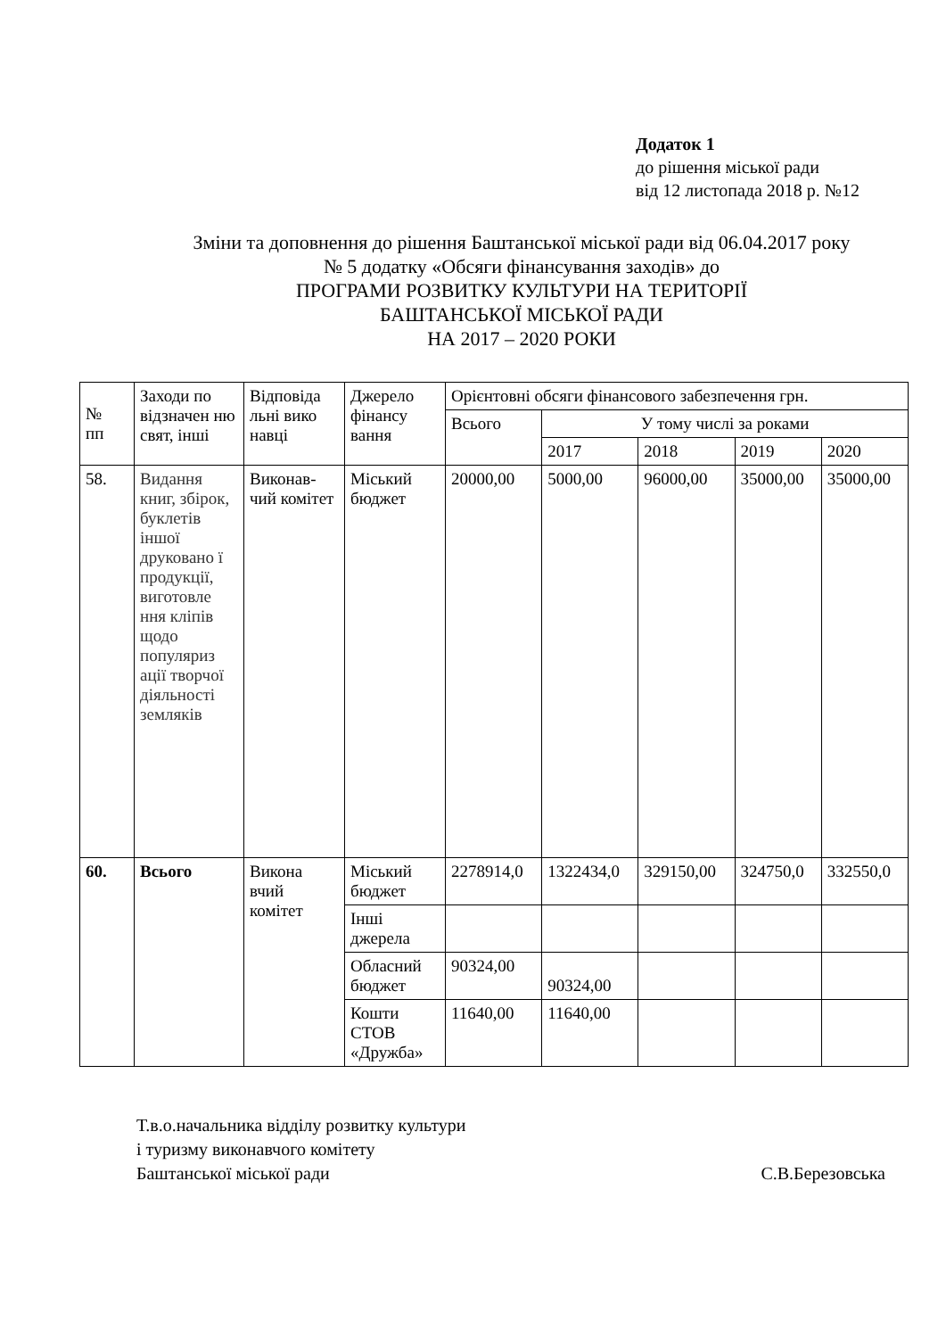Додаток 1
до рішення міської ради
від 12 листопада 2018 р. №12
Зміни та доповнення до рішення Баштанської міської ради від 06.04.2017 року
№ 5 додатку «Обсяги фінансування заходів» до
ПРОГРАМИ РОЗВИТКУ КУЛЬТУРИ НА ТЕРИТОРІЇ
БАШТАНСЬКОЇ МІСЬКОЇ РАДИ
НА 2017 – 2020 РОКИ
| № пп | Заходи по відзначен ню свят, інші | Відповіда льні вико навці | Джерело фінансу вання | Орієнтовні обсяги фінансового забезпечення грн. | | | | |
| --- | --- | --- | --- | --- | --- | --- | --- | --- |
| | | | | Всього | У тому числі за роками | | | |
| | | | | | 2017 | 2018 | 2019 | 2020 |
| 58. | Видання книг, збірок, буклетів іншої друковано ї продукції, виготовле ння кліпів щодо популяриз ації творчої діяльності земляків | Виконав-чий комітет | Міський бюджет | 20000,00 | 5000,00 | 96000,00 | 35000,00 | 35000,00 |
| 60. | Всього | Викона вчий комітет | Міський бюджет | 2278914,0 | 1322434,0 | 329150,00 | 324750,0 | 332550,0 |
| | | | Інші джерела | | | | | |
| | | | Обласний бюджет | 90324,00 | 90324,00 | | | |
| | | | Кошти СТОВ «Дружба» | 11640,00 | 11640,00 | | | |
Т.в.о.начальника відділу розвитку культури
і туризму виконавчого комітету
Баштанської міської ради С.В.Березовська